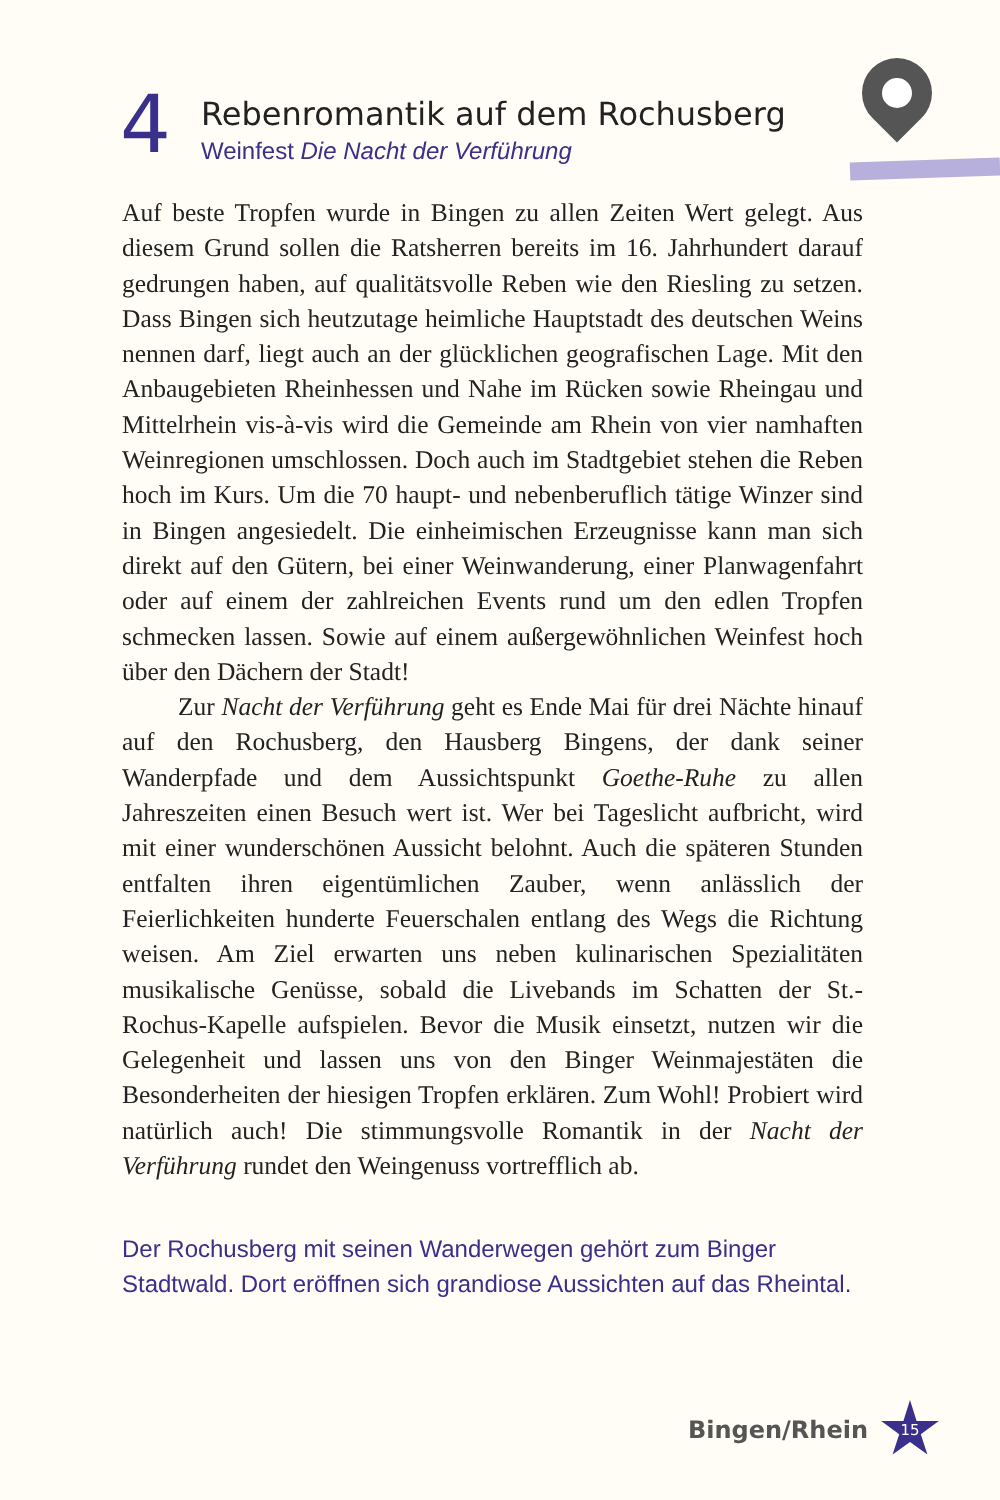4
Rebenromantik auf dem Rochusberg
Weinfest Die Nacht der Verführung
Auf beste Tropfen wurde in Bingen zu allen Zeiten Wert gelegt. Aus diesem Grund sollen die Ratsherren bereits im 16. Jahrhundert darauf gedrungen haben, auf qualitätsvolle Reben wie den Riesling zu setzen. Dass Bingen sich heutzutage heimliche Hauptstadt des deutschen Weins nennen darf, liegt auch an der glücklichen geografischen Lage. Mit den Anbaugebieten Rheinhessen und Nahe im Rücken sowie Rheingau und Mittelrhein vis-à-vis wird die Gemeinde am Rhein von vier namhaften Weinregionen umschlossen. Doch auch im Stadtgebiet stehen die Reben hoch im Kurs. Um die 70 haupt- und nebenberuflich tätige Winzer sind in Bingen angesiedelt. Die einheimischen Erzeugnisse kann man sich direkt auf den Gütern, bei einer Weinwanderung, einer Planwagenfahrt oder auf einem der zahlreichen Events rund um den edlen Tropfen schmecken lassen. Sowie auf einem außergewöhnlichen Weinfest hoch über den Dächern der Stadt!
Zur Nacht der Verführung geht es Ende Mai für drei Nächte hinauf auf den Rochusberg, den Hausberg Bingens, der dank seiner Wanderpfade und dem Aussichtspunkt Goethe-Ruhe zu allen Jahreszeiten einen Besuch wert ist. Wer bei Tageslicht aufbricht, wird mit einer wunderschönen Aussicht belohnt. Auch die späteren Stunden entfalten ihren eigentümlichen Zauber, wenn anlässlich der Feierlichkeiten hunderte Feuerschalen entlang des Wegs die Richtung weisen. Am Ziel erwarten uns neben kulinarischen Spezialitäten musikalische Genüsse, sobald die Livebands im Schatten der St.-Rochus-Kapelle aufspielen. Bevor die Musik einsetzt, nutzen wir die Gelegenheit und lassen uns von den Binger Weinmajestäten die Besonderheiten der hiesigen Tropfen erklären. Zum Wohl! Probiert wird natürlich auch! Die stimmungsvolle Romantik in der Nacht der Verführung rundet den Weingenuss vortrefflich ab.
Der Rochusberg mit seinen Wanderwegen gehört zum Binger Stadtwald. Dort eröffnen sich grandiose Aussichten auf das Rheintal.
Bingen/Rhein
15